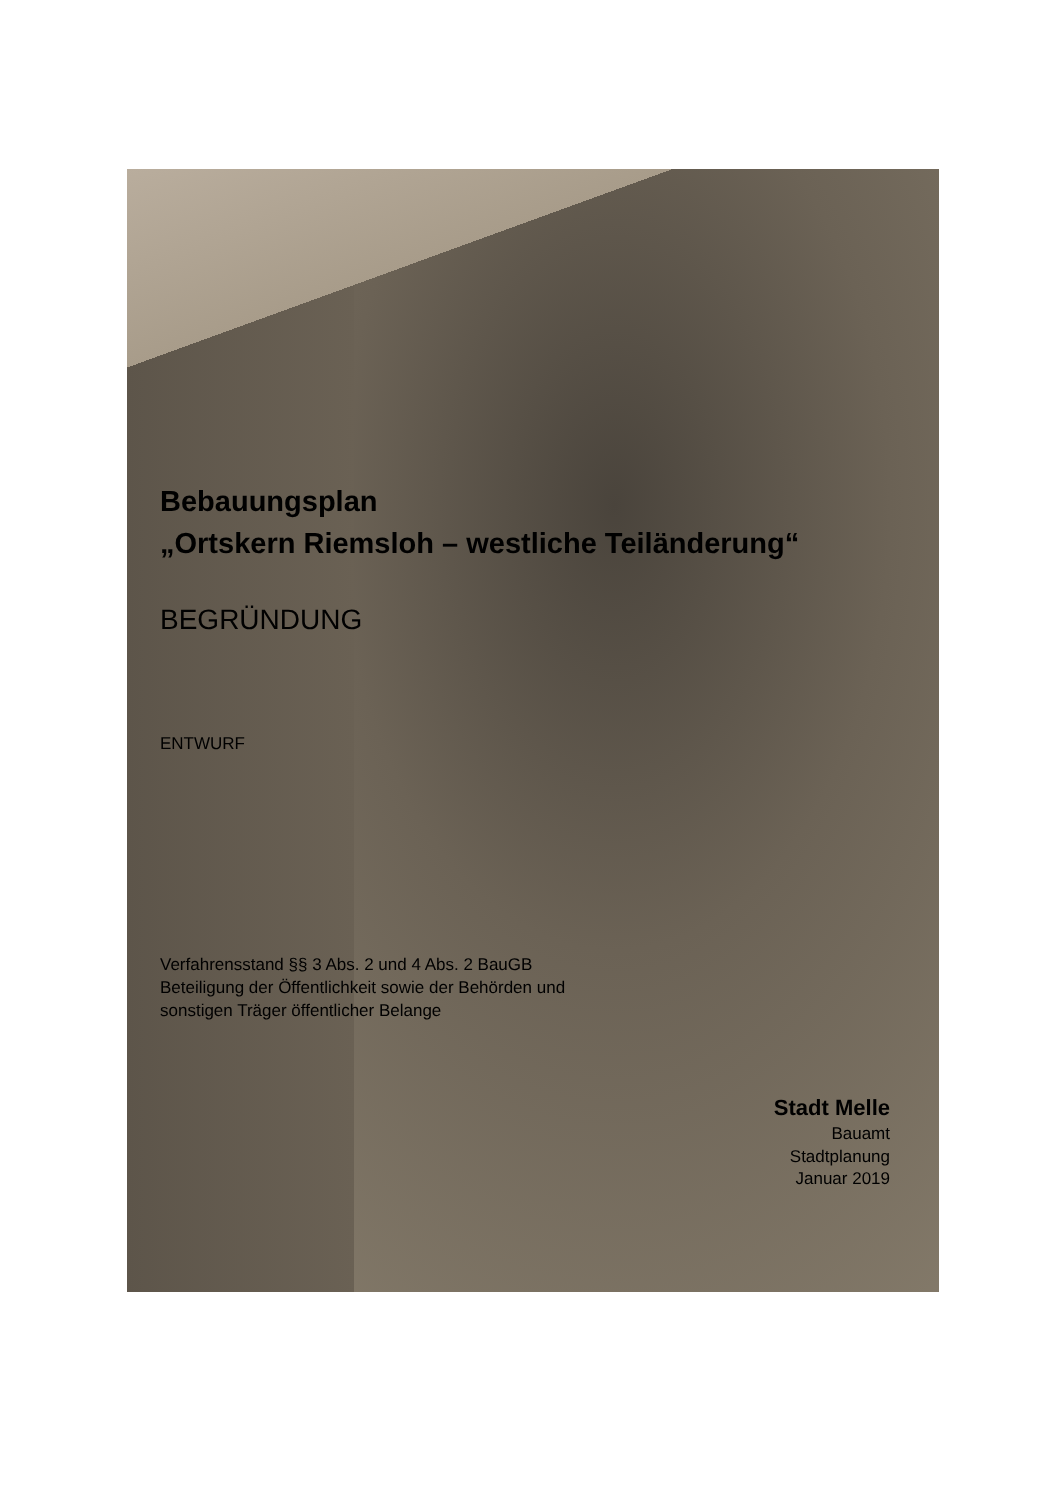Bebauungsplan
„Ortskern Riemsloh – westliche Teiländerung“
BEGRÜNDUNG
ENTWURF
Verfahrensstand §§ 3 Abs. 2 und 4 Abs. 2 BauGB
Beteiligung der Öffentlichkeit sowie der Behörden und
sonstigen Träger öffentlicher Belange
Stadt Melle
Bauamt
Stadtplanung
Januar 2019